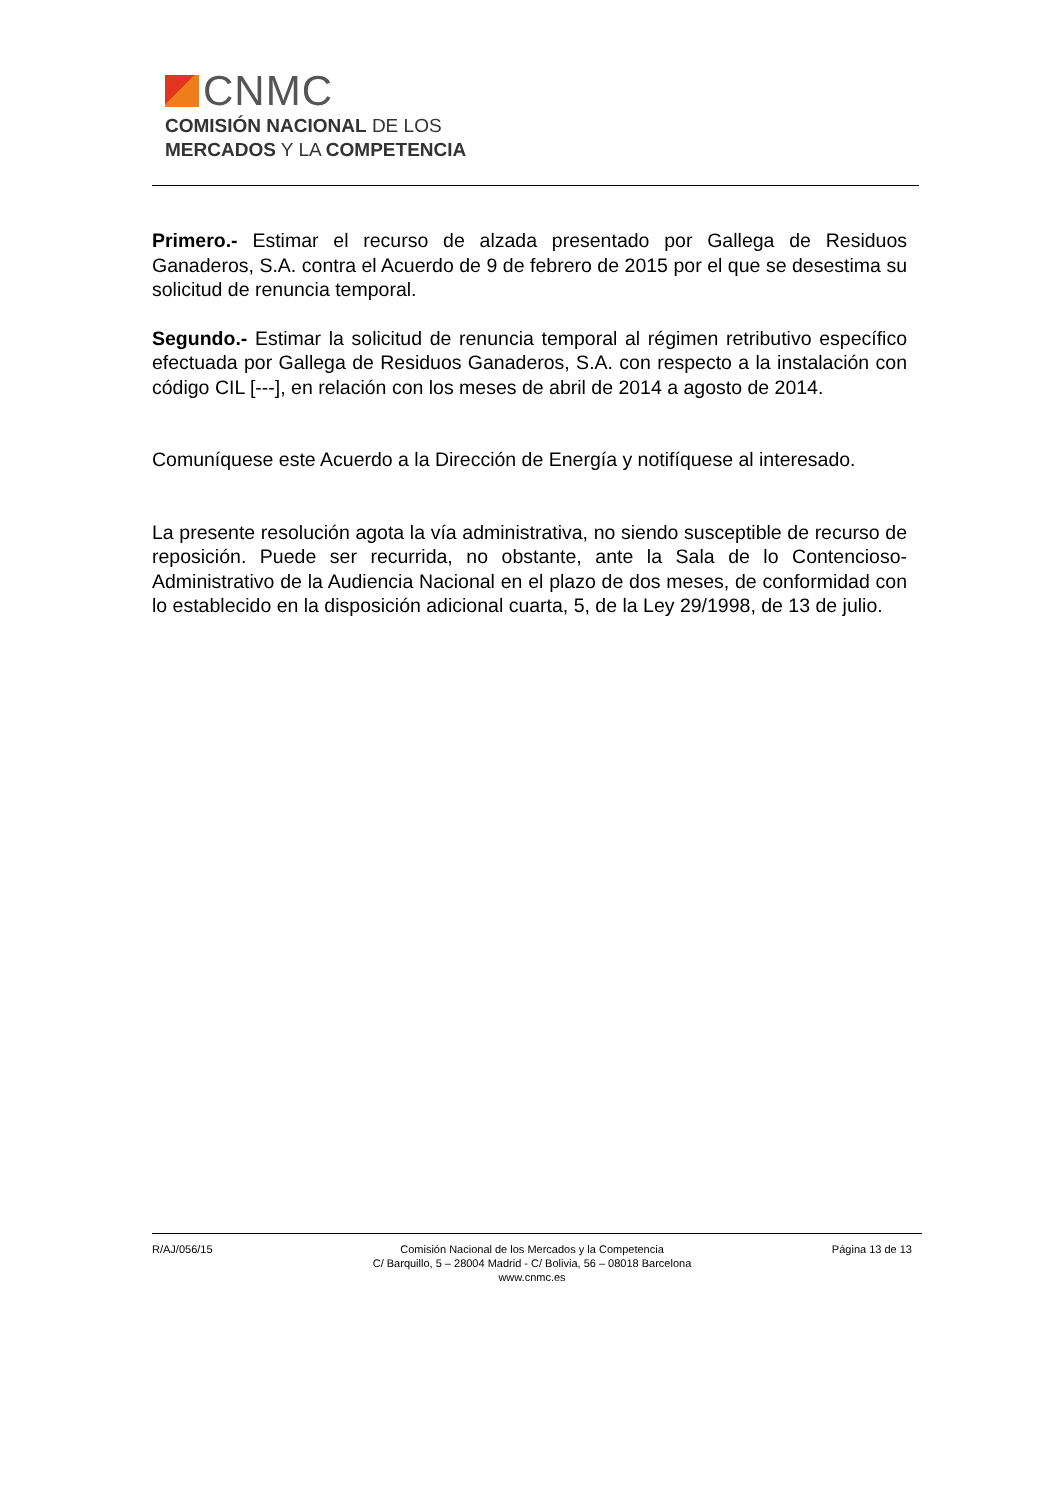CNMC
COMISIÓN NACIONAL DE LOS
MERCADOS Y LA COMPETENCIA
Primero.- Estimar el recurso de alzada presentado por Gallega de Residuos Ganaderos, S.A. contra el Acuerdo de 9 de febrero de 2015 por el que se desestima su solicitud de renuncia temporal.
Segundo.- Estimar la solicitud de renuncia temporal al régimen retributivo específico efectuada por Gallega de Residuos Ganaderos, S.A. con respecto a la instalación con código CIL [---], en relación con los meses de abril de 2014 a agosto de 2014.
Comuníquese este Acuerdo a la Dirección de Energía y notifíquese al interesado.
La presente resolución agota la vía administrativa, no siendo susceptible de recurso de reposición. Puede ser recurrida, no obstante, ante la Sala de lo Contencioso-Administrativo de la Audiencia Nacional en el plazo de dos meses, de conformidad con lo establecido en la disposición adicional cuarta, 5, de la Ley 29/1998, de 13 de julio.
R/AJ/056/15 Comisión Nacional de los Mercados y la Competencia
C/ Barquillo, 5 – 28004 Madrid - C/ Bolivia, 56 – 08018 Barcelona
www.cnmc.es
Página 13 de 13